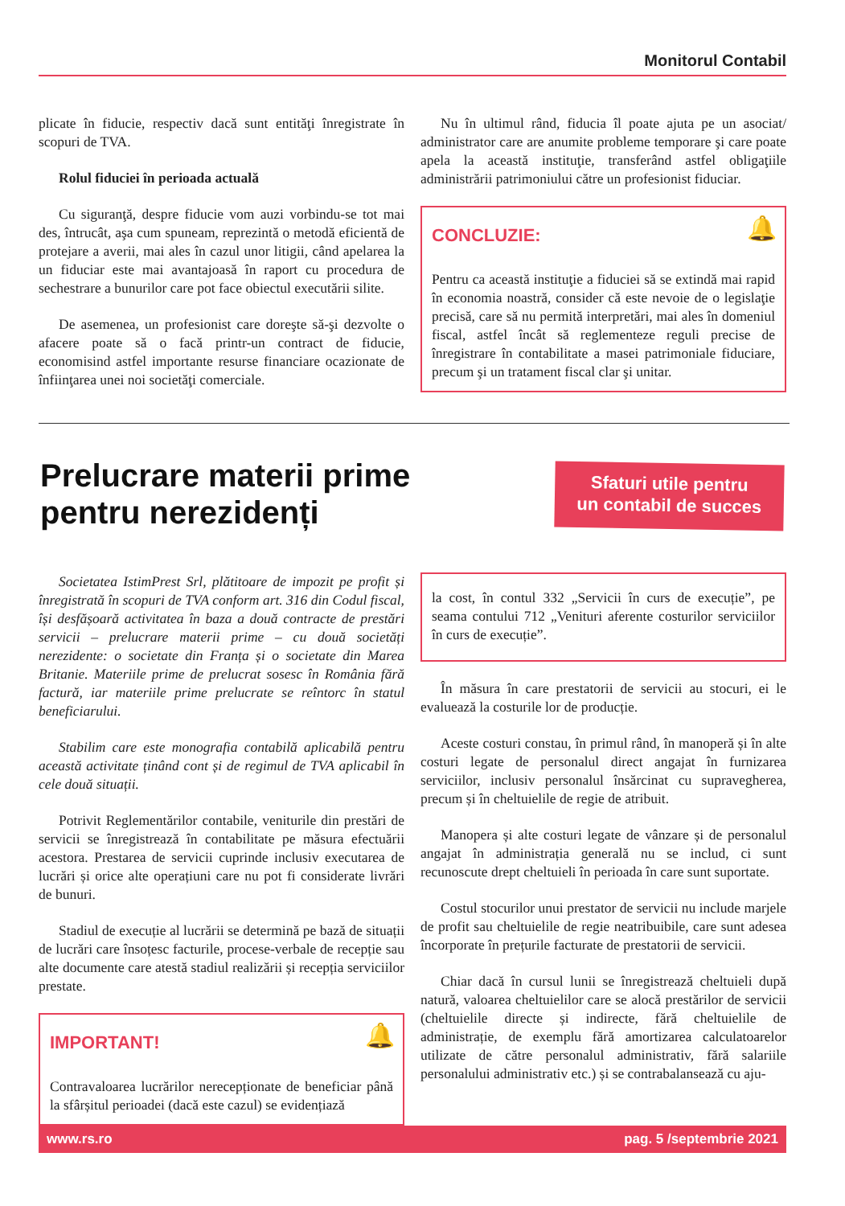Monitorul Contabil
plicate în fiducie, respectiv dacă sunt entităţi înregistrate în scopuri de TVA.
Rolul fiduciei în perioada actuală
Cu siguranţă, despre fiducie vom auzi vorbindu-se tot mai des, întrucât, aşa cum spuneam, reprezintă o metodă eficientă de protejare a averii, mai ales în cazul unor litigii, când apelarea la un fiduciar este mai avantajoasă în raport cu procedura de sechestrare a bunurilor care pot face obiectul executării silite.
De asemenea, un profesionist care doreşte să-şi dezvolte o afacere poate să o facă printr-un contract de fiducie, economisind astfel importante resurse financiare ocazionate de înfiinţarea unei noi societăţi comerciale.
Nu în ultimul rând, fiducia îl poate ajuta pe un asociat/ administrator care are anumite probleme temporare şi care poate apela la această instituţie, transferând astfel obligaţiile administrării patrimoniului către un profesionist fiduciar.
🔔
CONCLUZIE:
Pentru ca această instituţie a fiduciei să se extindă mai rapid în economia noastră, consider că este nevoie de o legislaţie precisă, care să nu permită interpretări, mai ales în domeniul fiscal, astfel încât să reglementeze reguli precise de înregistrare în contabilitate a masei patrimoniale fiduciare, precum şi un tratament fiscal clar şi unitar.
Prelucrare materii prime
pentru nerezidenți
Sfaturi utile pentru
un contabil de succes
Societatea IstimPrest Srl, plătitoare de impozit pe profit și înregistrată în scopuri de TVA conform art. 316 din Codul fiscal, își desfășoară activitatea în baza a două contracte de prestări servicii – prelucrare materii prime – cu două societăți nerezidente: o societate din Franța și o societate din Marea Britanie. Materiile prime de prelucrat sosesc în România fără factură, iar materiile prime prelucrate se reîntorc în statul beneficiarului.
Stabilim care este monografia contabilă aplicabilă pentru această activitate ținând cont și de regimul de TVA aplicabil în cele două situații.
Potrivit Reglementărilor contabile, veniturile din prestări de servicii se înregistrează în contabilitate pe măsura efectuării acestora. Prestarea de servicii cuprinde inclusiv executarea de lucrări și orice alte operațiuni care nu pot fi considerate livrări de bunuri.
Stadiul de execuție al lucrării se determină pe bază de situații de lucrări care însoțesc facturile, procese-verbale de recepție sau alte documente care atestă stadiul realizării și recepția serviciilor prestate.
🔔
IMPORTANT!
Contravaloarea lucrărilor nerecepționate de beneficiar până la sfârșitul perioadei (dacă este cazul) se evidențiază
la cost, în contul 332 „Servicii în curs de execuție”, pe seama contului 712 „Venituri aferente costurilor serviciilor în curs de execuție”.
În măsura în care prestatorii de servicii au stocuri, ei le evaluează la costurile lor de producție.
Aceste costuri constau, în primul rând, în manoperă și în alte costuri legate de personalul direct angajat în furnizarea serviciilor, inclusiv personalul însărcinat cu supravegherea, precum și în cheltuielile de regie de atribuit.
Manopera și alte costuri legate de vânzare și de personalul angajat în administrația generală nu se includ, ci sunt recunoscute drept cheltuieli în perioada în care sunt suportate.
Costul stocurilor unui prestator de servicii nu include marjele de profit sau cheltuielile de regie neatribuibile, care sunt adesea încorporate în prețurile facturate de prestatorii de servicii.
Chiar dacă în cursul lunii se înregistrează cheltuieli după natură, valoarea cheltuielilor care se alocă prestărilor de servicii (cheltuielile directe și indirecte, fără cheltuielile de administrație, de exemplu fără amortizarea calculatoarelor utilizate de către personalul administrativ, fără salariile personalului administrativ etc.) și se contrabalansează cu aju-
www.rs.ro pag. 5 /septembrie 2021